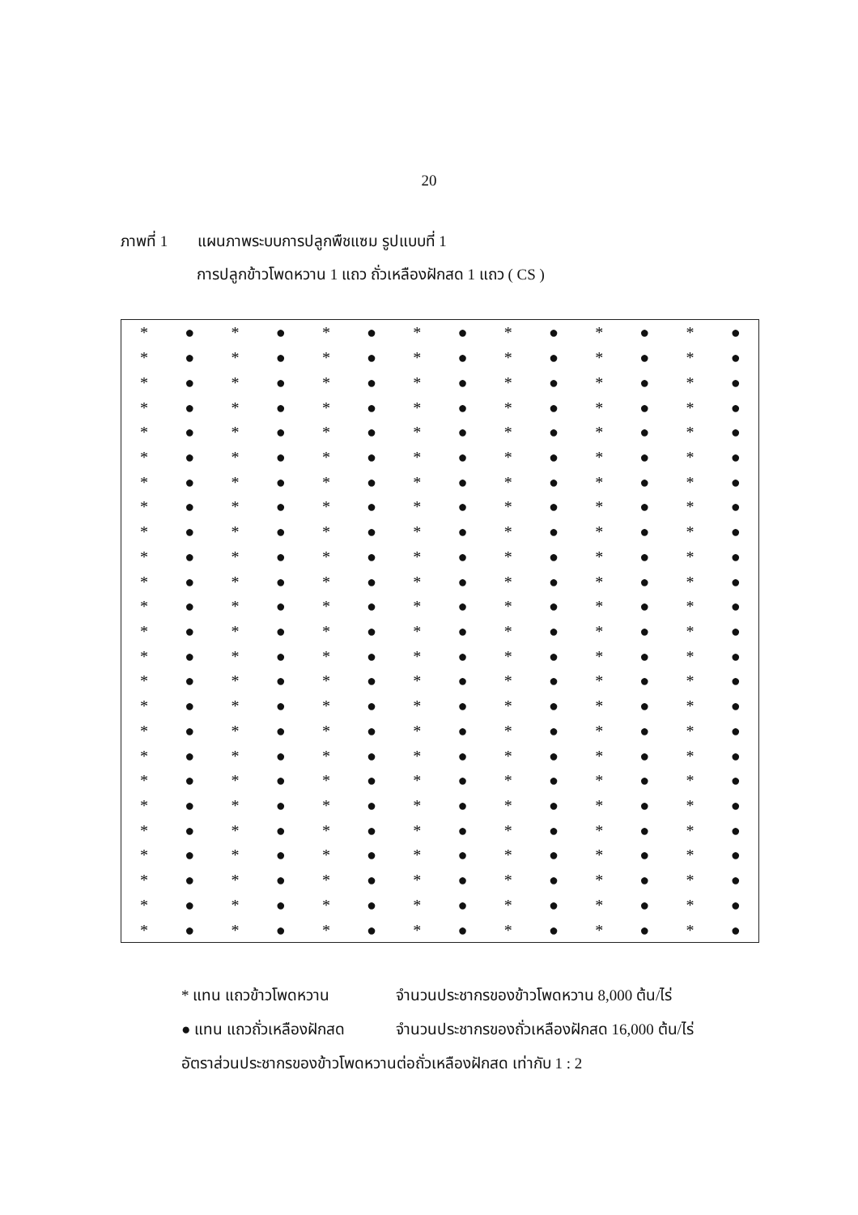20
ภาพที่ 1 แผนภาพระบบการปลูกพืชแซม รูปแบบที่ 1
การปลูกข้าวโพดหวาน 1 แถว ถั่วเหลืองฝักสด 1 แถว ( CS )
| * | ● | * | ● | * | ● | * | ● | * | ● | * | ● | * | ● |
| * | ● | * | ● | * | ● | * | ● | * | ● | * | ● | * | ● |
| * | ● | * | ● | * | ● | * | ● | * | ● | * | ● | * | ● |
| * | ● | * | ● | * | ● | * | ● | * | ● | * | ● | * | ● |
| * | ● | * | ● | * | ● | * | ● | * | ● | * | ● | * | ● |
| * | ● | * | ● | * | ● | * | ● | * | ● | * | ● | * | ● |
| * | ● | * | ● | * | ● | * | ● | * | ● | * | ● | * | ● |
| * | ● | * | ● | * | ● | * | ● | * | ● | * | ● | * | ● |
| * | ● | * | ● | * | ● | * | ● | * | ● | * | ● | * | ● |
| * | ● | * | ● | * | ● | * | ● | * | ● | * | ● | * | ● |
| * | ● | * | ● | * | ● | * | ● | * | ● | * | ● | * | ● |
| * | ● | * | ● | * | ● | * | ● | * | ● | * | ● | * | ● |
| * | ● | * | ● | * | ● | * | ● | * | ● | * | ● | * | ● |
| * | ● | * | ● | * | ● | * | ● | * | ● | * | ● | * | ● |
| * | ● | * | ● | * | ● | * | ● | * | ● | * | ● | * | ● |
| * | ● | * | ● | * | ● | * | ● | * | ● | * | ● | * | ● |
| * | ● | * | ● | * | ● | * | ● | * | ● | * | ● | * | ● |
| * | ● | * | ● | * | ● | * | ● | * | ● | * | ● | * | ● |
| * | ● | * | ● | * | ● | * | ● | * | ● | * | ● | * | ● |
| * | ● | * | ● | * | ● | * | ● | * | ● | * | ● | * | ● |
| * | ● | * | ● | * | ● | * | ● | * | ● | * | ● | * | ● |
| * | ● | * | ● | * | ● | * | ● | * | ● | * | ● | * | ● |
| * | ● | * | ● | * | ● | * | ● | * | ● | * | ● | * | ● |
| * | ● | * | ● | * | ● | * | ● | * | ● | * | ● | * | ● |
| * | ● | * | ● | * | ● | * | ● | * | ● | * | ● | * | ● |
* แทน แถวข้าวโพดหวาน จำนวนประชากรของข้าวโพดหวาน 8,000 ต้น/ไร่
● แทน แถวถั่วเหลืองฝักสด จำนวนประชากรของถั่วเหลืองฝักสด 16,000 ต้น/ไร่
อัตราส่วนประชากรของข้าวโพดหวานต่อถั่วเหลืองฝักสด เท่ากับ 1 : 2